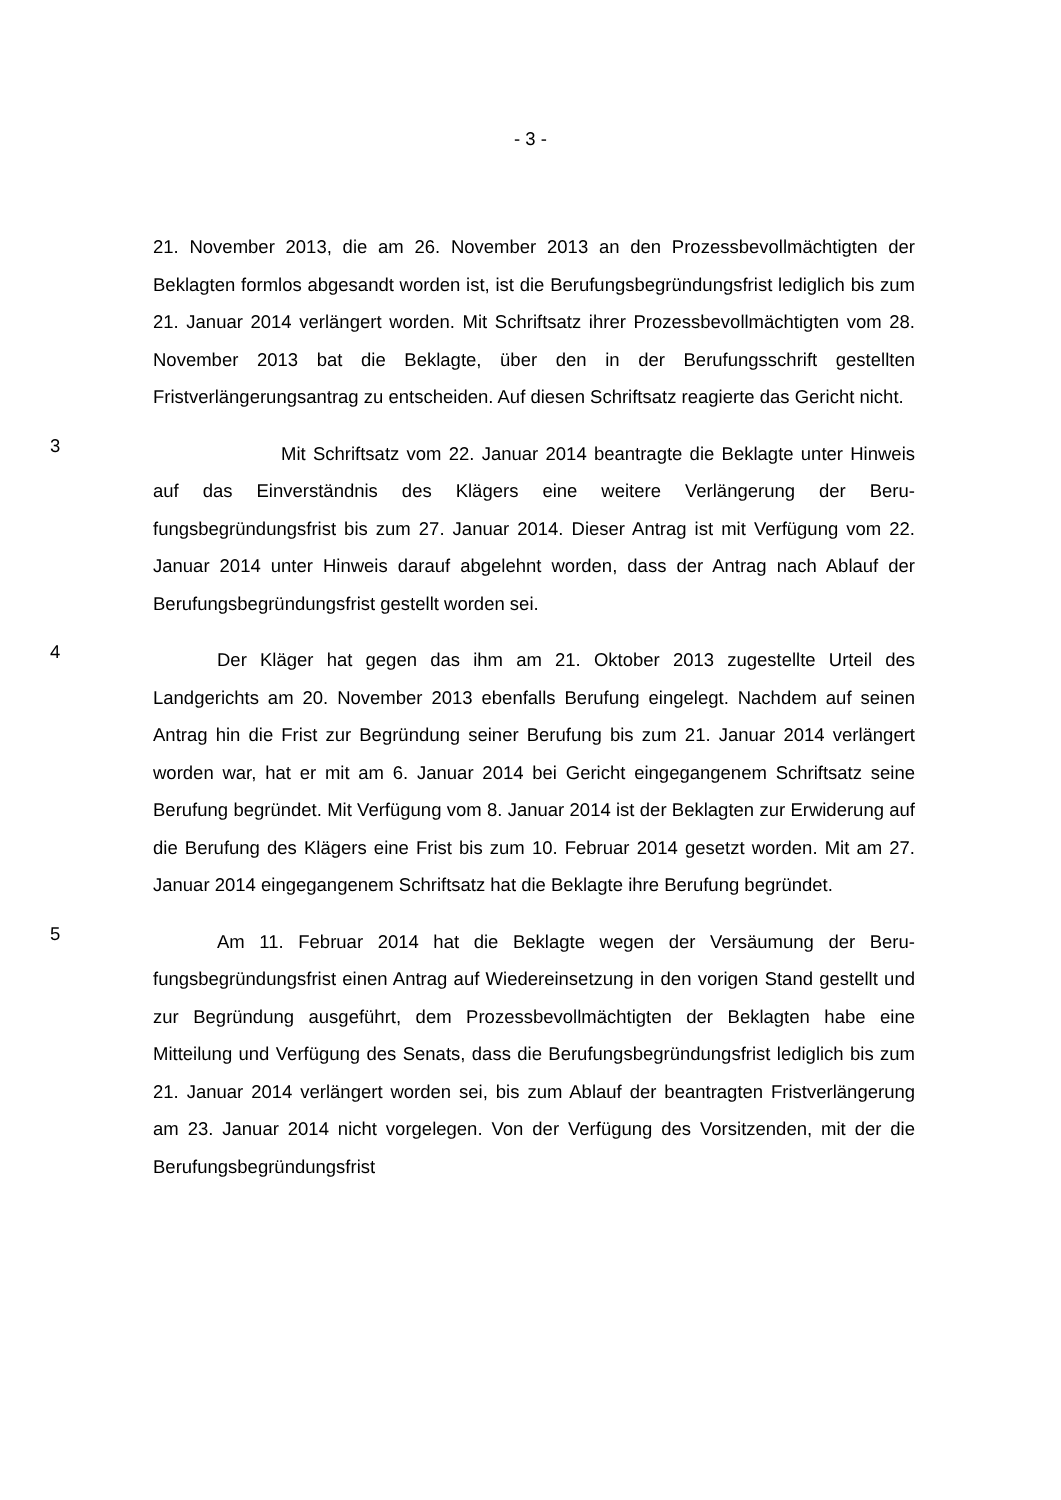- 3 -
21. November 2013, die am 26. November 2013 an den Prozessbevollmächtig­ten der Beklagten formlos abgesandt worden ist, ist die Berufungsbegründungs­frist lediglich bis zum 21. Januar 2014 verlängert worden. Mit Schriftsatz ihrer Prozessbevollmächtigten vom 28. November 2013 bat die Beklagte, über den in der Berufungsschrift gestellten Fristverlängerungsantrag zu entscheiden. Auf diesen Schriftsatz reagierte das Gericht nicht.
3
Mit Schriftsatz vom 22. Januar 2014 beantragte die Beklagte unter Hin­weis auf das Einverständnis des Klägers eine weitere Verlängerung der Beru­fungsbegründungsfrist bis zum 27. Januar 2014. Dieser Antrag ist mit Verfü­gung vom 22. Januar 2014 unter Hinweis darauf abgelehnt worden, dass der Antrag nach Ablauf der Berufungsbegründungsfrist gestellt worden sei.
4
Der Kläger hat gegen das ihm am 21. Oktober 2013 zugestellte Urteil des Landgerichts am 20. November 2013 ebenfalls Berufung eingelegt. Nach­dem auf seinen Antrag hin die Frist zur Begründung seiner Berufung bis zum 21. Januar 2014 verlängert worden war, hat er mit am 6. Januar 2014 bei Ge­richt eingegangenem Schriftsatz seine Berufung begründet. Mit Verfügung vom 8. Januar 2014 ist der Beklagten zur Erwiderung auf die Berufung des Klägers eine Frist bis zum 10. Februar 2014 gesetzt worden. Mit am 27. Januar 2014 eingegangenem Schriftsatz hat die Beklagte ihre Berufung begründet.
5
Am 11. Februar 2014 hat die Beklagte wegen der Versäumung der Beru­fungsbegründungsfrist einen Antrag auf Wiedereinsetzung in den vorigen Stand gestellt und zur Begründung ausgeführt, dem Prozessbevollmächtigten der Be­klagten habe eine Mitteilung und Verfügung des Senats, dass die Berufungsbe­gründungsfrist lediglich bis zum 21. Januar 2014 verlängert worden sei, bis zum Ablauf der beantragten Fristverlängerung am 23. Januar 2014 nicht vorgelegen. Von der Verfügung des Vorsitzenden, mit der die Berufungsbegründungsfrist